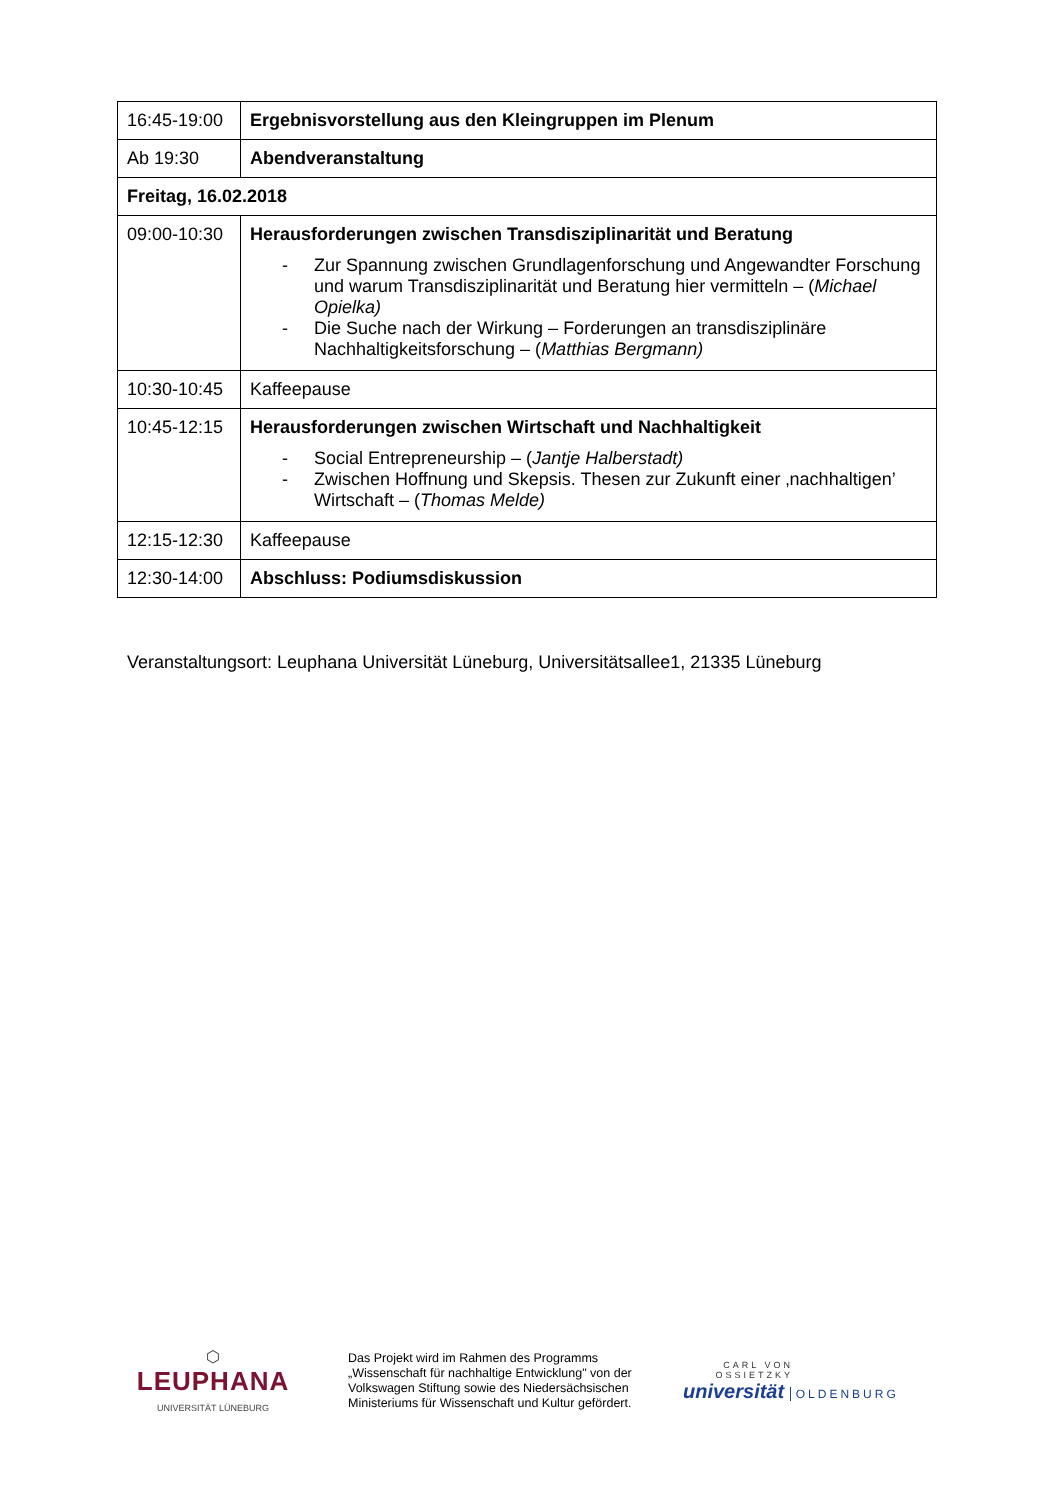| 16:45-19:00 | Ergebnisvorstellung aus den Kleingruppen im Plenum |
| Ab 19:30 | Abendveranstaltung |
| Freitag, 16.02.2018 | |
| 09:00-10:30 | Herausforderungen zwischen Transdisziplinarität und Beratung - Zur Spannung zwischen Grundlagenforschung und Angewandter Forschung und warum Transdisziplinarität und Beratung hier vermitteln – ( Michael Opielka) - Die Suche nach der Wirkung – Forderungen an transdisziplinäre Nachhaltigkeitsforschung – ( Matthias Bergmann) |
| 10:30-10:45 | Kaffeepause |
| 10:45-12:15 | Herausforderungen zwischen Wirtschaft und Nachhaltigkeit - Social Entrepreneurship – ( Jantje Halberstadt) - Zwischen Hoffnung und Skepsis. Thesen zur Zukunft einer ‚nachhaltigen’ Wirtschaft – ( Thomas Melde) |
| 12:15-12:30 | Kaffeepause |
| 12:30-14:00 | Abschluss: Podiumsdiskussion |
Veranstaltungsort: Leuphana Universität Lüneburg, Universitätsallee1, 21335 Lüneburg
⬡
LEUPHANA
UNIVERSITÄT LÜNEBURG
Das Projekt wird im Rahmen des Programms „Wissenschaft für nachhaltige Entwicklung" von der Volkswagen Stiftung sowie des Niedersächsischen Ministeriums für Wissenschaft und Kultur gefördert.
CARL VON OSSIETZKY
universität OLDENBURG